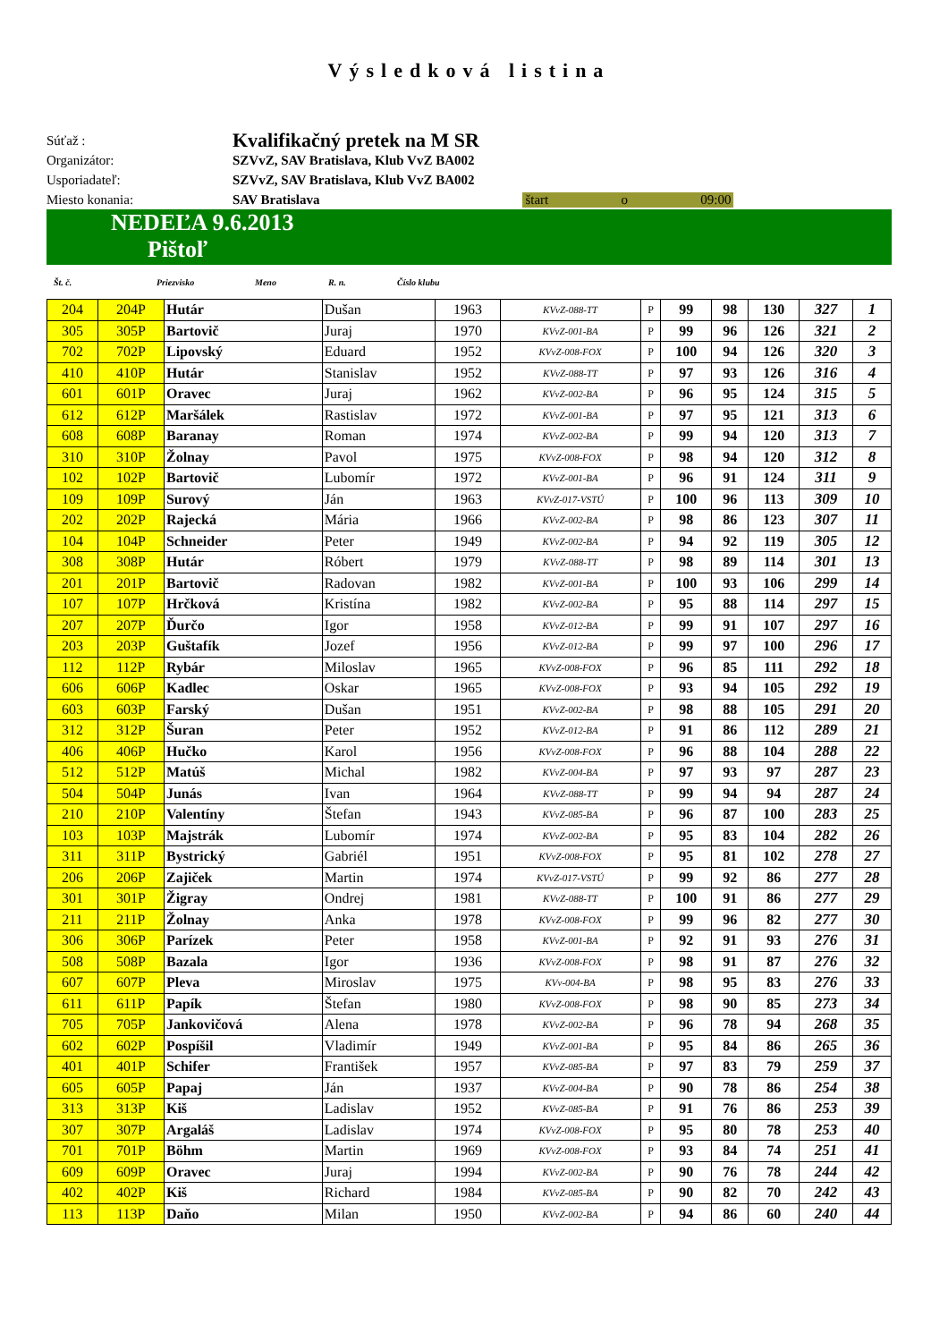Výsledková listina
Súťaž : Kvalifikačný pretek na M SR
Organizátor: SZVvZ, SAV Bratislava, Klub VvZ BA002
Usporiadateľ: SZVvZ, SAV Bratislava, Klub VvZ BA002
Miesto konania: SAV Bratislava štart o 09:00
NEDEĽA 9.6.2013
Pištoľ
Št. č. Priezvisko Meno R. n. Číslo klubu
| 204 | 204P | Hutár | Dušan | 1963 | KVvZ-088-TT | P | 99 | 98 | 130 | 327 | 1 |
| 305 | 305P | Bartovič | Juraj | 1970 | KVvZ-001-BA | P | 99 | 96 | 126 | 321 | 2 |
| 702 | 702P | Lipovský | Eduard | 1952 | KVvZ-008-FOX | P | 100 | 94 | 126 | 320 | 3 |
| 410 | 410P | Hutár | Stanislav | 1952 | KVvZ-088-TT | P | 97 | 93 | 126 | 316 | 4 |
| 601 | 601P | Oravec | Juraj | 1962 | KVvZ-002-BA | P | 96 | 95 | 124 | 315 | 5 |
| 612 | 612P | Maršálek | Rastislav | 1972 | KVvZ-001-BA | P | 97 | 95 | 121 | 313 | 6 |
| 608 | 608P | Baranay | Roman | 1974 | KVvZ-002-BA | P | 99 | 94 | 120 | 313 | 7 |
| 310 | 310P | Žolnay | Pavol | 1975 | KVvZ-008-FOX | P | 98 | 94 | 120 | 312 | 8 |
| 102 | 102P | Bartovič | Lubomír | 1972 | KVvZ-001-BA | P | 96 | 91 | 124 | 311 | 9 |
| 109 | 109P | Surový | Ján | 1963 | KVvZ-017-VSTÚ | P | 100 | 96 | 113 | 309 | 10 |
| 202 | 202P | Rajecká | Mária | 1966 | KVvZ-002-BA | P | 98 | 86 | 123 | 307 | 11 |
| 104 | 104P | Schneider | Peter | 1949 | KVvZ-002-BA | P | 94 | 92 | 119 | 305 | 12 |
| 308 | 308P | Hutár | Róbert | 1979 | KVvZ-088-TT | P | 98 | 89 | 114 | 301 | 13 |
| 201 | 201P | Bartovič | Radovan | 1982 | KVvZ-001-BA | P | 100 | 93 | 106 | 299 | 14 |
| 107 | 107P | Hrčková | Kristína | 1982 | KVvZ-002-BA | P | 95 | 88 | 114 | 297 | 15 |
| 207 | 207P | Ďurčo | Igor | 1958 | KVvZ-012-BA | P | 99 | 91 | 107 | 297 | 16 |
| 203 | 203P | Guštafík | Jozef | 1956 | KVvZ-012-BA | P | 99 | 97 | 100 | 296 | 17 |
| 112 | 112P | Rybár | Miloslav | 1965 | KVvZ-008-FOX | P | 96 | 85 | 111 | 292 | 18 |
| 606 | 606P | Kadlec | Oskar | 1965 | KVvZ-008-FOX | P | 93 | 94 | 105 | 292 | 19 |
| 603 | 603P | Farský | Dušan | 1951 | KVvZ-002-BA | P | 98 | 88 | 105 | 291 | 20 |
| 312 | 312P | Šuran | Peter | 1952 | KVvZ-012-BA | P | 91 | 86 | 112 | 289 | 21 |
| 406 | 406P | Hučko | Karol | 1956 | KVvZ-008-FOX | P | 96 | 88 | 104 | 288 | 22 |
| 512 | 512P | Matúš | Michal | 1982 | KVvZ-004-BA | P | 97 | 93 | 97 | 287 | 23 |
| 504 | 504P | Junás | Ivan | 1964 | KVvZ-088-TT | P | 99 | 94 | 94 | 287 | 24 |
| 210 | 210P | Valentíny | Štefan | 1943 | KVvZ-085-BA | P | 96 | 87 | 100 | 283 | 25 |
| 103 | 103P | Majstrák | Lubomír | 1974 | KVvZ-002-BA | P | 95 | 83 | 104 | 282 | 26 |
| 311 | 311P | Bystrický | Gabriél | 1951 | KVvZ-008-FOX | P | 95 | 81 | 102 | 278 | 27 |
| 206 | 206P | Zajiček | Martin | 1974 | KVvZ-017-VSTÚ | P | 99 | 92 | 86 | 277 | 28 |
| 301 | 301P | Žigray | Ondrej | 1981 | KVvZ-088-TT | P | 100 | 91 | 86 | 277 | 29 |
| 211 | 211P | Žolnay | Anka | 1978 | KVvZ-008-FOX | P | 99 | 96 | 82 | 277 | 30 |
| 306 | 306P | Parízek | Peter | 1958 | KVvZ-001-BA | P | 92 | 91 | 93 | 276 | 31 |
| 508 | 508P | Bazala | Igor | 1936 | KVvZ-008-FOX | P | 98 | 91 | 87 | 276 | 32 |
| 607 | 607P | Pleva | Miroslav | 1975 | KVv-004-BA | P | 98 | 95 | 83 | 276 | 33 |
| 611 | 611P | Papík | Štefan | 1980 | KVvZ-008-FOX | P | 98 | 90 | 85 | 273 | 34 |
| 705 | 705P | Jankovičová | Alena | 1978 | KVvZ-002-BA | P | 96 | 78 | 94 | 268 | 35 |
| 602 | 602P | Pospíšil | Vladimír | 1949 | KVvZ-001-BA | P | 95 | 84 | 86 | 265 | 36 |
| 401 | 401P | Schifer | František | 1957 | KVvZ-085-BA | P | 97 | 83 | 79 | 259 | 37 |
| 605 | 605P | Papaj | Ján | 1937 | KVvZ-004-BA | P | 90 | 78 | 86 | 254 | 38 |
| 313 | 313P | Kiš | Ladislav | 1952 | KVvZ-085-BA | P | 91 | 76 | 86 | 253 | 39 |
| 307 | 307P | Argaláš | Ladislav | 1974 | KVvZ-008-FOX | P | 95 | 80 | 78 | 253 | 40 |
| 701 | 701P | Böhm | Martin | 1969 | KVvZ-008-FOX | P | 93 | 84 | 74 | 251 | 41 |
| 609 | 609P | Oravec | Juraj | 1994 | KVvZ-002-BA | P | 90 | 76 | 78 | 244 | 42 |
| 402 | 402P | Kiš | Richard | 1984 | KVvZ-085-BA | P | 90 | 82 | 70 | 242 | 43 |
| 113 | 113P | Daňo | Milan | 1950 | KVvZ-002-BA | P | 94 | 86 | 60 | 240 | 44 |